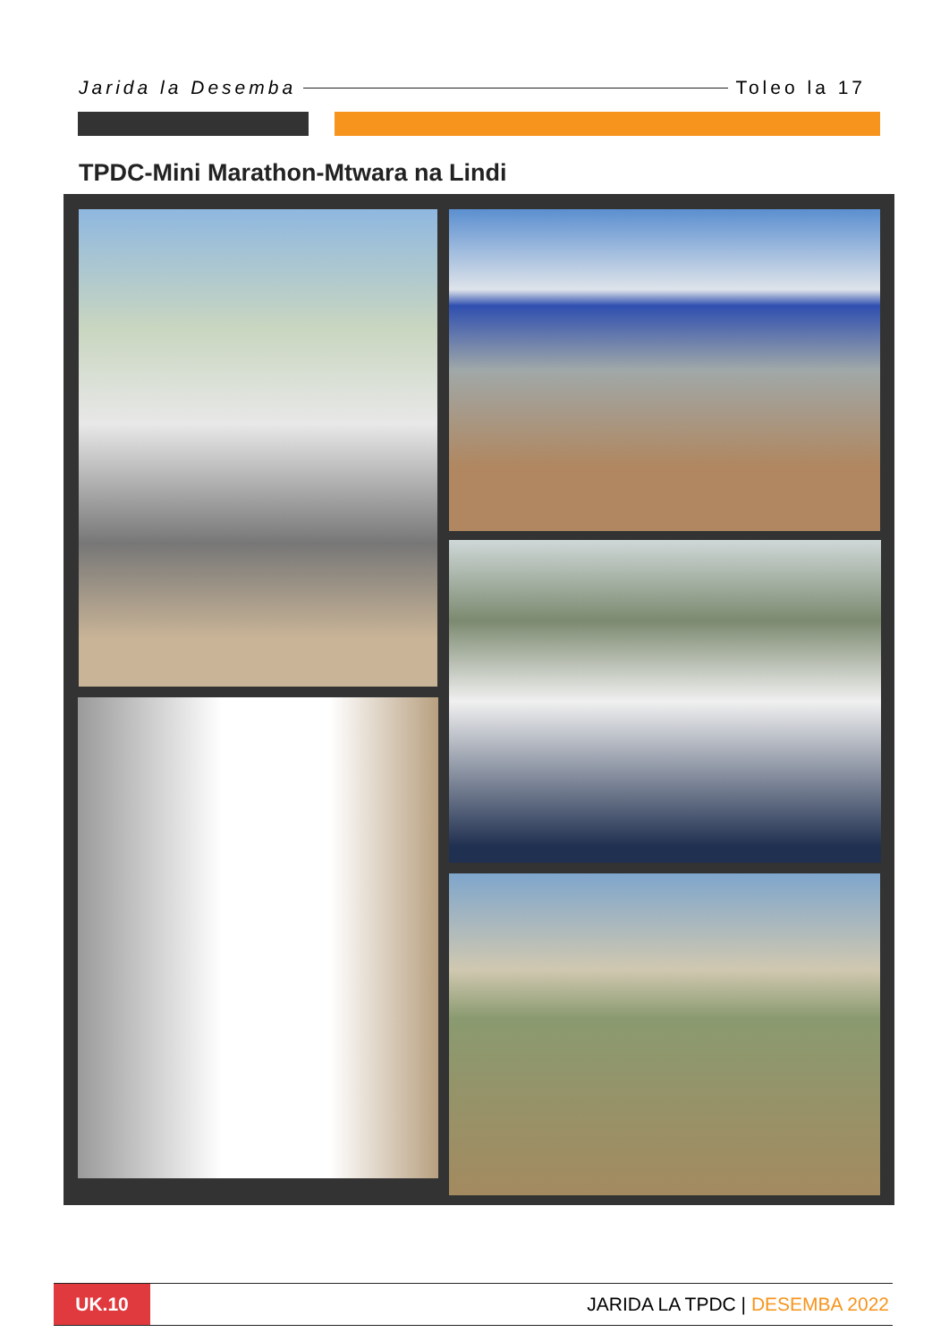Jarida la Desemba Toleo la 17
TPDC-Mini Marathon-Mtwara na Lindi
UK.10
JARIDA LA TPDC | DESEMBA 2022